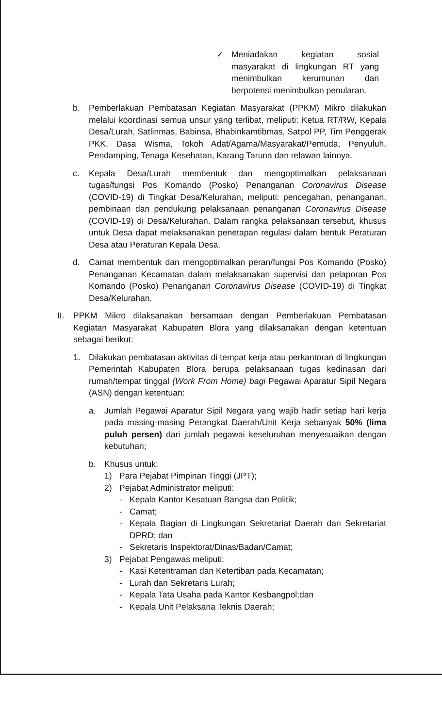✓ Meniadakan kegiatan sosial masyarakat di lingkungan RT yang menimbulkan kerumunan dan berpotensi menimbulkan penularan.
b. Pemberlakuan Pembatasan Kegiatan Masyarakat (PPKM) Mikro dilakukan melalui koordinasi semua unsur yang terlibat, meliputi: Ketua RT/RW, Kepala Desa/Lurah, Satlinmas, Babinsa, Bhabinkamtibmas, Satpol PP, Tim Penggerak PKK, Dasa Wisma, Tokoh Adat/Agama/Masyarakat/Pemuda, Penyuluh, Pendamping, Tenaga Kesehatan, Karang Taruna dan relawan lainnya.
c. Kepala Desa/Lurah membentuk dan mengoptimalkan pelaksanaan tugas/fungsi Pos Komando (Posko) Penanganan Coronavirus Disease (COVID-19) di Tingkat Desa/Kelurahan, meliputi: pencegahan, penanganan, pembinaan dan pendukung pelaksanaan penanganan Coronavirus Disease (COVID-19) di Desa/Kelurahan. Dalam rangka pelaksanaan tersebut, khusus untuk Desa dapat melaksanakan penetapan regulasi dalam bentuk Peraturan Desa atau Peraturan Kepala Desa.
d. Camat membentuk dan mengoptimalkan peran/fungsi Pos Komando (Posko) Penanganan Kecamatan dalam melaksanakan supervisi dan pelaporan Pos Komando (Posko) Penanganan Coronavirus Disease (COVID-19) di Tingkat Desa/Kelurahan.
II. PPKM Mikro dilaksanakan bersamaan dengan Pemberlakuan Pembatasan Kegiatan Masyarakat Kabupaten Blora yang dilaksanakan dengan ketentuan sebagai berikut:
1. Dilakukan pembatasan aktivitas di tempat kerja atau perkantoran di lingkungan Pemerintah Kabupaten Blora berupa pelaksanaan tugas kedinasan dari rumah/tempat tinggal (Work From Home) bagi Pegawai Aparatur Sipil Negara (ASN) dengan ketentuan:
a. Jumlah Pegawai Aparatur Sipil Negara yang wajib hadir setiap hari kerja pada masing-masing Perangkat Daerah/Unit Kerja sebanyak 50% (lima puluh persen) dari jumlah pegawai keseluruhan menyesuaikan dengan kebutuhan;
b. Khusus untuk:
1) Para Pejabat Pimpinan Tinggi (JPT);
2) Pejabat Administrator meliputi:
- Kepala Kantor Kesatuan Bangsa dan Politik;
- Camat;
- Kepala Bagian di Lingkungan Sekretariat Daerah dan Sekretariat DPRD; dan
- Sekretaris Inspektorat/Dinas/Badan/Camat;
3) Pejabat Pengawas meliputi:
- Kasi Ketentraman dan Ketertiban pada Kecamatan;
- Lurah dan Sekretaris Lurah;
- Kepala Tata Usaha pada Kantor Kesbangpol;dan
- Kepala Unit Pelaksana Teknis Daerah;